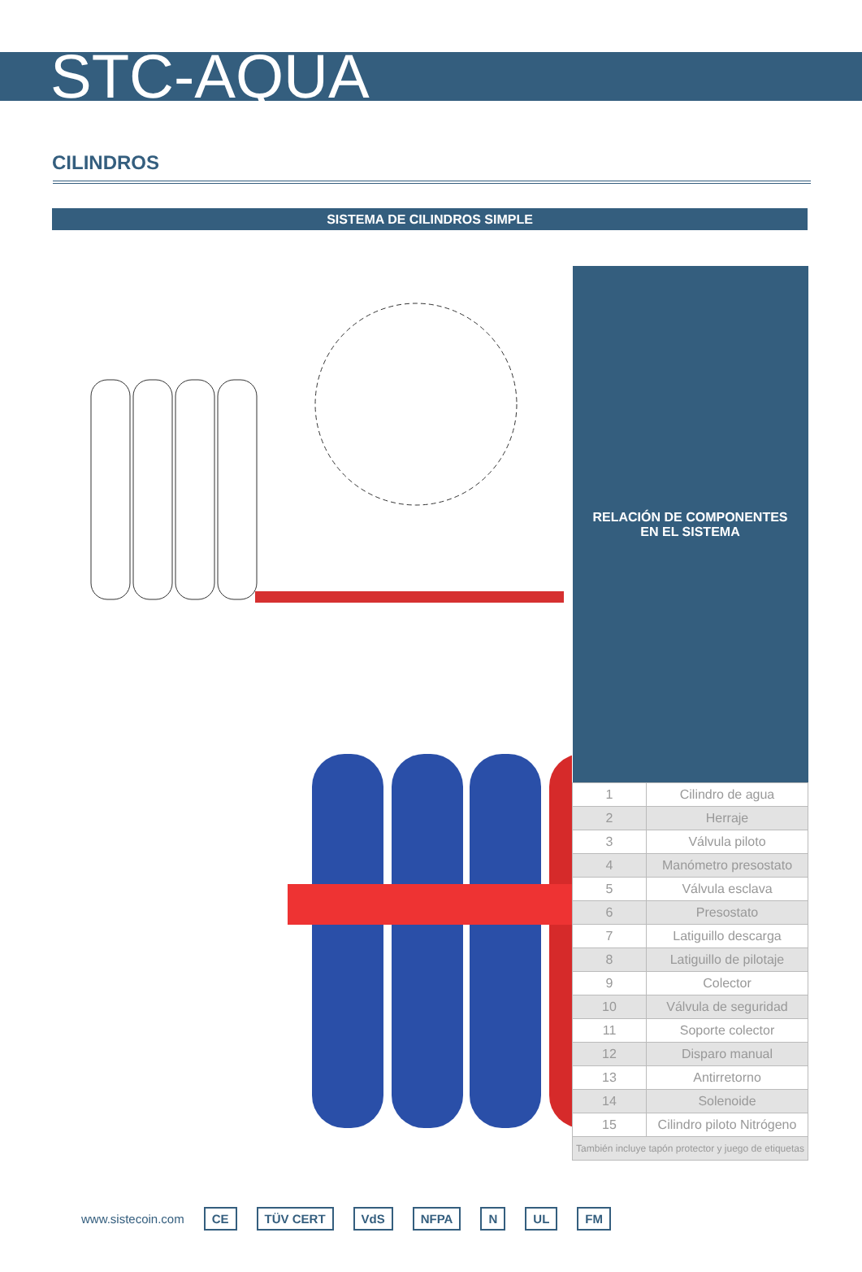STC-AQUA
CILINDROS
SISTEMA DE CILINDROS SIMPLE
| RELACIÓN DE COMPONENTES EN EL SISTEMA | |
| --- | --- |
| 1 | Cilindro de agua |
| 2 | Herraje |
| 3 | Válvula piloto |
| 4 | Manómetro presostato |
| 5 | Válvula esclava |
| 6 | Presostato |
| 7 | Latiguillo descarga |
| 8 | Latiguillo de pilotaje |
| 9 | Colector |
| 10 | Válvula de seguridad |
| 11 | Soporte colector |
| 12 | Disparo manual |
| 13 | Antirretorno |
| 14 | Solenoide |
| 15 | Cilindro piloto Nitrógeno |
| También incluye tapón protector y juego de etiquetas | |
www.sistecoin.com CE TÜV CERT VdS NFPA N UL FM